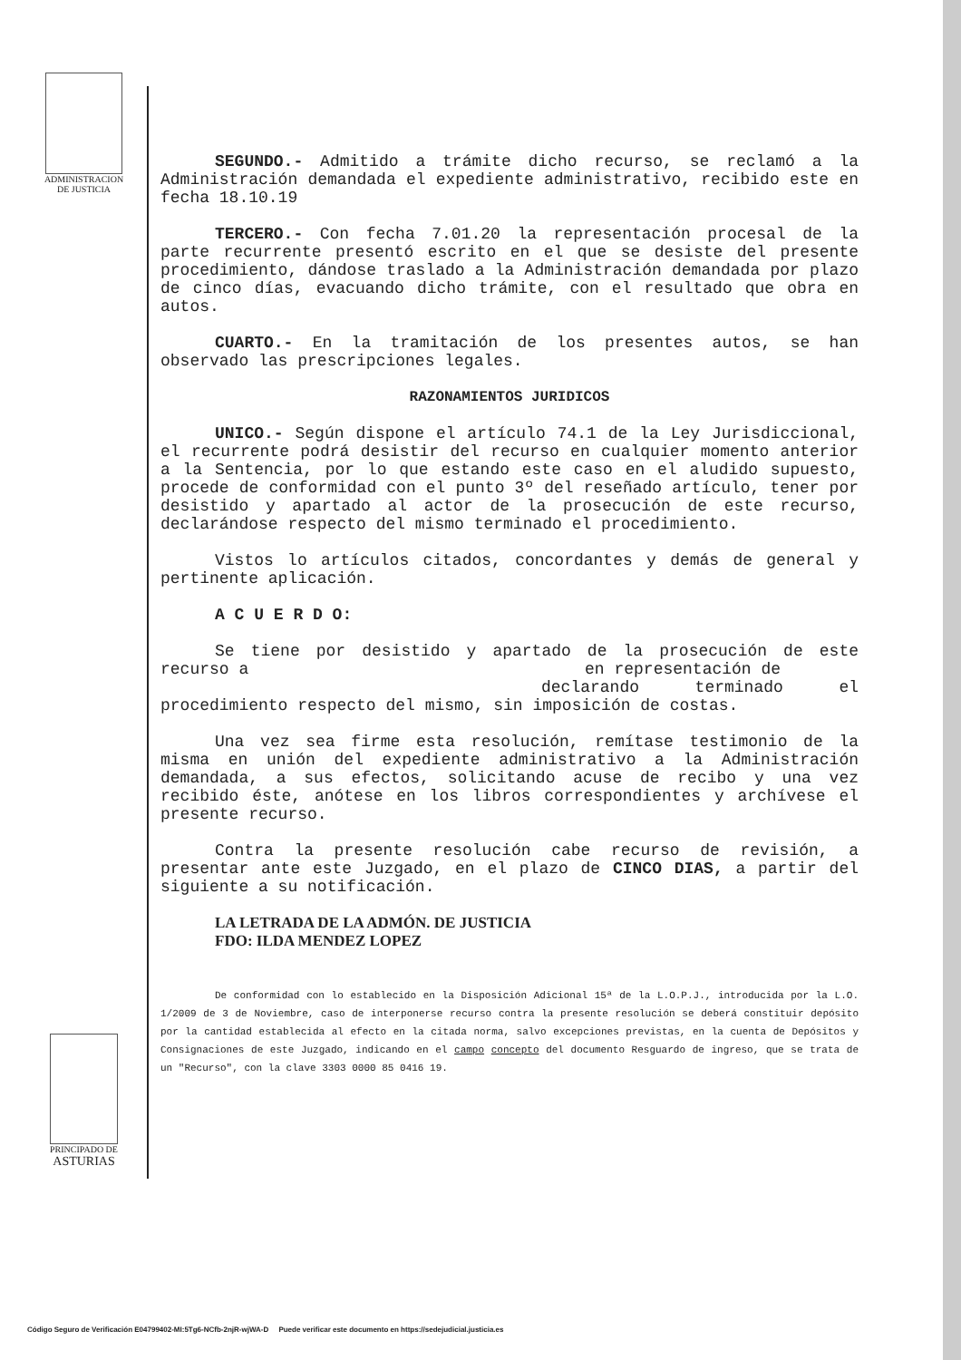ADMINISTRACION
DE JUSTICIA
SEGUNDO.- Admitido a trámite dicho recurso, se reclamó a la Administración demandada el expediente administrativo, recibido este en fecha 18.10.19
TERCERO.- Con fecha 7.01.20 la representación procesal de la parte recurrente presentó escrito en el que se desiste del presente procedimiento, dándose traslado a la Administración demandada por plazo de cinco días, evacuando dicho trámite, con el resultado que obra en autos.
CUARTO.- En la tramitación de los presentes autos, se han observado las prescripciones legales.
RAZONAMIENTOS JURIDICOS
UNICO.- Según dispone el artículo 74.1 de la Ley Jurisdiccional, el recurrente podrá desistir del recurso en cualquier momento anterior a la Sentencia, por lo que estando este caso en el aludido supuesto, procede de conformidad con el punto 3º del reseñado artículo, tener por desistido y apartado al actor de la prosecución de este recurso, declarándose respecto del mismo terminado el procedimiento.
Vistos lo artículos citados, concordantes y demás de general y pertinente aplicación.
A C U E R D O:
Se tiene por desistido y apartado de la prosecución de este recurso a en representación de
declarando terminado el procedimiento respecto del mismo, sin imposición de costas.
Una vez sea firme esta resolución, remítase testimonio de la misma en unión del expediente administrativo a la Administración demandada, a sus efectos, solicitando acuse de recibo y una vez recibido éste, anótese en los libros correspondientes y archívese el presente recurso.
Contra la presente resolución cabe recurso de revisión, a presentar ante este Juzgado, en el plazo de CINCO DIAS, a partir del siguiente a su notificación.
LA LETRADA DE LA ADMÓN. DE JUSTICIA
FDO: ILDA MENDEZ LOPEZ
De conformidad con lo establecido en la Disposición Adicional 15ª de la L.O.P.J., introducida por la L.O. 1/2009 de 3 de Noviembre, caso de interponerse recurso contra la presente resolución se deberá constituir depósito por la cantidad establecida al efecto en la citada norma, salvo excepciones previstas, en la cuenta de Depósitos y Consignaciones de este Juzgado, indicando en el campo concepto del documento Resguardo de ingreso, que se trata de un "Recurso", con la clave 3303 0000 85 0416 19.
PRINCIPADO DE
ASTURIAS
Código Seguro de Verificación E04799402-MI:5Tg6-NCfb-2njR-wjWA-D Puede verificar este documento en https://sedejudicial.justicia.es